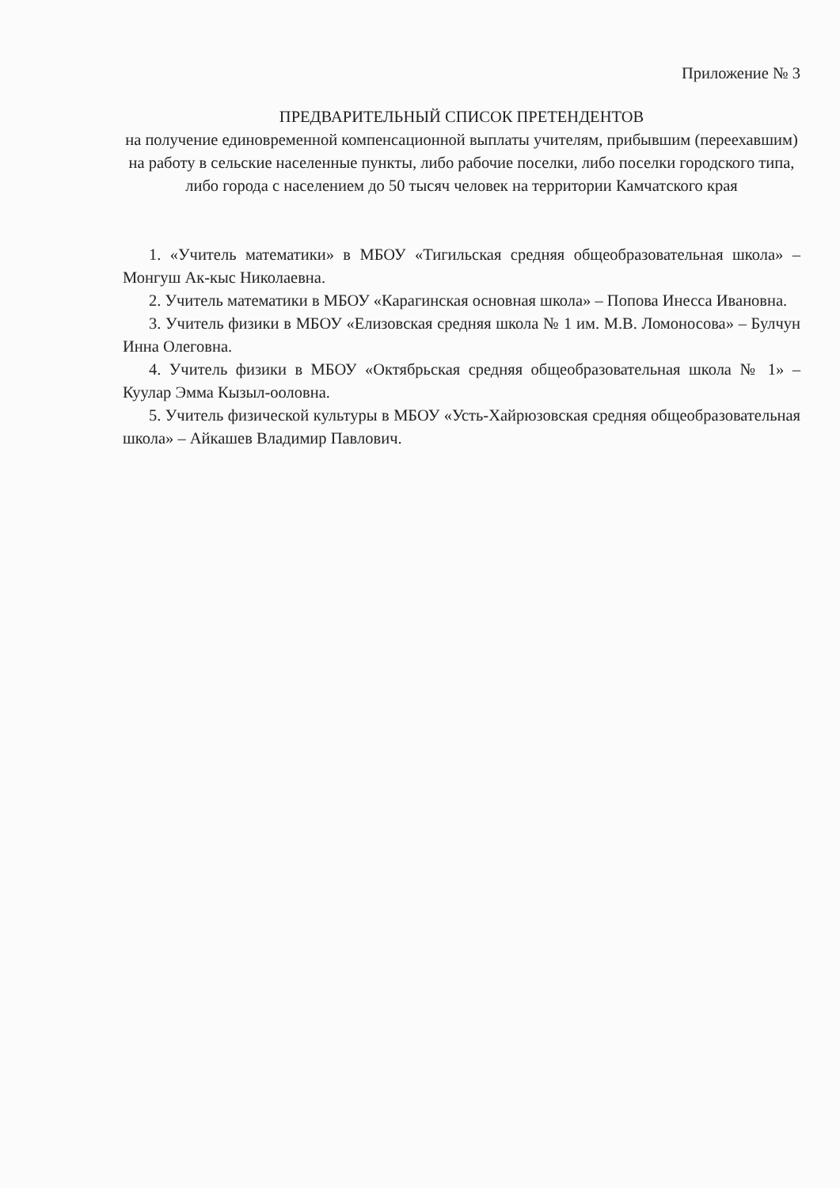Приложение № 3
ПРЕДВАРИТЕЛЬНЫЙ СПИСОК ПРЕТЕНДЕНТОВ
на получение единовременной компенсационной выплаты учителям, прибывшим (переехавшим) на работу в сельские населенные пункты, либо рабочие поселки, либо поселки городского типа, либо города с населением до 50 тысяч человек на территории Камчатского края
1. «Учитель математики» в МБОУ «Тигильская средняя общеобразовательная школа» – Монгуш Ак-кыс Николаевна.
2. Учитель математики в МБОУ «Карагинская основная школа» – Попова Инесса Ивановна.
3. Учитель физики в МБОУ «Елизовская средняя школа № 1 им. М.В. Ломоносова» – Булчун Инна Олеговна.
4. Учитель физики в МБОУ «Октябрьская средняя общеобразовательная школа № 1» – Куулар Эмма Кызыл-ооловна.
5. Учитель физической культуры в МБОУ «Усть-Хайрюзовская средняя общеобразовательная школа» – Айкашев Владимир Павлович.